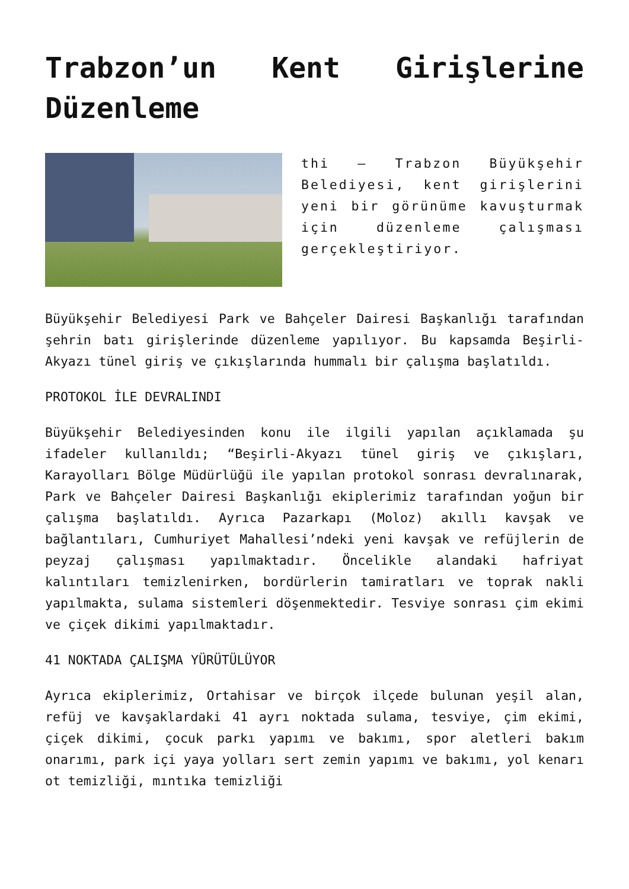Trabzon’un Kent Girişlerine Düzenleme
thi – Trabzon Büyükşehir Belediyesi, kent girişlerini yeni bir görünüme kavuşturmak için düzenleme çalışması gerçekleştiriyor.
Büyükşehir Belediyesi Park ve Bahçeler Dairesi Başkanlığı tarafından şehrin batı girişlerinde düzenleme yapılıyor. Bu kapsamda Beşirli-Akyazı tünel giriş ve çıkışlarında hummalı bir çalışma başlatıldı.
PROTOKOL İLE DEVRALINDI
Büyükşehir Belediyesinden konu ile ilgili yapılan açıklamada şu ifadeler kullanıldı; “Beşirli-Akyazı tünel giriş ve çıkışları, Karayolları Bölge Müdürlüğü ile yapılan protokol sonrası devralınarak, Park ve Bahçeler Dairesi Başkanlığı ekiplerimiz tarafından yoğun bir çalışma başlatıldı. Ayrıca Pazarkapı (Moloz) akıllı kavşak ve bağlantıları, Cumhuriyet Mahallesi’ndeki yeni kavşak ve refüjlerin de peyzaj çalışması yapılmaktadır. Öncelikle alandaki hafriyat kalıntıları temizlenirken, bordürlerin tamiratları ve toprak nakli yapılmakta, sulama sistemleri döşenmektedir. Tesviye sonrası çim ekimi ve çiçek dikimi yapılmaktadır.
41 NOKTADA ÇALIŞMA YÜRÜTÜLÜYOR
Ayrıca ekiplerimiz, Ortahisar ve birçok ilçede bulunan yeşil alan, refüj ve kavşaklardaki 41 ayrı noktada sulama, tesviye, çim ekimi, çiçek dikimi, çocuk parkı yapımı ve bakımı, spor aletleri bakım onarımı, park içi yaya yolları sert zemin yapımı ve bakımı, yol kenarı ot temizliği, mıntıka temizliği